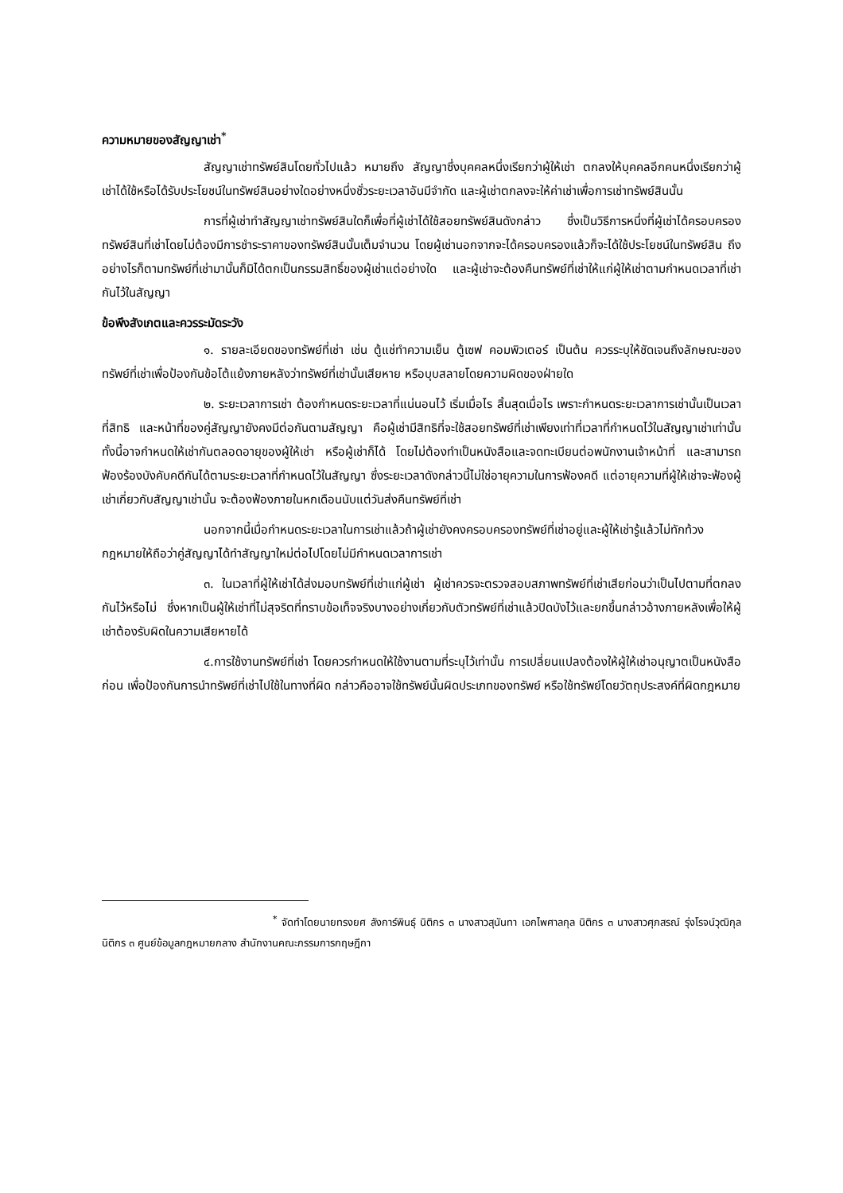ความหมายของสัญญาเช่า<sup>*</sup>
สัญญาเช่าทรัพย์สินโดยทั่วไปแล้ว หมายถึง สัญญาซึ่งบุคคลหนึ่งเรียกว่าผู้ให้เช่า ตกลงให้บุคคลอีกคนหนึ่งเรียกว่าผู้เช่าได้ใช้หรือได้รับประโยชน์ในทรัพย์สินอย่างใดอย่างหนึ่งชั่วระยะเวลาอันมีจำกัด และผู้เช่าตกลงจะให้ค่าเช่าเพื่อการเช่าทรัพย์สินนั้น
การที่ผู้เช่าทำสัญญาเช่าทรัพย์สินใดก็เพื่อที่ผู้เช่าได้ใช้สอยทรัพย์สินดังกล่าว ซึ่งเป็นวิธีการหนึ่งที่ผู้เช่าได้ครอบครองทรัพย์สินที่เช่าโดยไม่ต้องมีการชำระราคาของทรัพย์สินนั้นเต็มจำนวน โดยผู้เช่านอกจากจะได้ครอบครองแล้วก็จะได้ใช้ประโยชน์ในทรัพย์สิน ถึงอย่างไรก็ตามทรัพย์ที่เช่ามานั้นก็มิได้ตกเป็นกรรมสิทธิ์ของผู้เช่าแต่อย่างใด และผู้เช่าจะต้องคืนทรัพย์ที่เช่าให้แก่ผู้ให้เช่าตามกำหนดเวลาที่เช่ากันไว้ในสัญญา
ข้อพึงสังเกตและควรระมัดระวัง
๑. รายละเอียดของทรัพย์ที่เช่า เช่น ตู้แช่ทำความเย็น ตู้เซฟ คอมพิวเตอร์ เป็นต้น ควรระบุให้ชัดเจนถึงลักษณะของทรัพย์ที่เช่าเพื่อป้องกันข้อโต้แย้งภายหลังว่าทรัพย์ที่เช่านั้นเสียหาย หรือบุบสลายโดยความผิดของฝ่ายใด
๒. ระยะเวลาการเช่า ต้องกำหนดระยะเวลาที่แน่นอนไว้ เริ่มเมื่อไร สิ้นสุดเมื่อไร เพราะกำหนดระยะเวลาการเช่านั้นเป็นเวลาที่สิทธิ และหน้าที่ของคู่สัญญายังคงมีต่อกันตามสัญญา คือผู้เช่ามีสิทธิที่จะใช้สอยทรัพย์ที่เช่าเพียงเท่าที่เวลาที่กำหนดไว้ในสัญญาเช่าเท่านั้น ทั้งนี้อาจกำหนดให้เช่ากันตลอดอายุของผู้ให้เช่า หรือผู้เช่าก็ได้ โดยไม่ต้องทำเป็นหนังสือและจดทะเบียนต่อพนักงานเจ้าหน้าที่ และสามารถฟ้องร้องบังคับคดีกันได้ตามระยะเวลาที่กำหนดไว้ในสัญญา ซึ่งระยะเวลาดังกล่าวนี้ไม่ใช่อายุความในการฟ้องคดี แต่อายุความที่ผู้ให้เช่าจะฟ้องผู้เช่าเกี่ยวกับสัญญาเช่านั้น จะต้องฟ้องภายในหกเดือนนับแต่วันส่งคืนทรัพย์ที่เช่า
นอกจากนี้เมื่อกำหนดระยะเวลาในการเช่าแล้วถ้าผู้เช่ายังคงครอบครองทรัพย์ที่เช่าอยู่และผู้ให้เช่ารู้แล้วไม่ทักท้วง กฎหมายให้ถือว่าคู่สัญญาได้ทำสัญญาใหม่ต่อไปโดยไม่มีกำหนดเวลาการเช่า
๓. ในเวลาที่ผู้ให้เช่าได้ส่งมอบทรัพย์ที่เช่าแก่ผู้เช่า ผู้เช่าควรจะตรวจสอบสภาพทรัพย์ที่เช่าเสียก่อนว่าเป็นไปตามที่ตกลงกันไว้หรือไม่ ซึ่งหากเป็นผู้ให้เช่าที่ไม่สุจริตที่ทราบข้อเท็จจริงบางอย่างเกี่ยวกับตัวทรัพย์ที่เช่าแล้วปิดบังไว้และยกขึ้นกล่าวอ้างภายหลังเพื่อให้ผู้เช่าต้องรับผิดในความเสียหายได้
๔.การใช้งานทรัพย์ที่เช่า โดยควรกำหนดให้ใช้งานตามที่ระบุไว้เท่านั้น การเปลี่ยนแปลงต้องให้ผู้ให้เช่าอนุญาตเป็นหนังสือก่อน เพื่อป้องกันการนำทรัพย์ที่เช่าไปใช้ในทางที่ผิด กล่าวคืออาจใช้ทรัพย์นั้นผิดประเภทของทรัพย์ หรือใช้ทรัพย์โดยวัตถุประสงค์ที่ผิดกฎหมาย
<sup>*</sup> จัดทำโดยนายทรงยศ ลังการ์พินธุ์ นิติกร ๓ นางสาวสุนันทา เอกไพศาลกุล นิติกร ๓ นางสาวศุภสรณ์ รุ่งโรจน์วุฒิกุล นิติกร ๓ ศูนย์ข้อมูลกฎหมายกลาง สำนักงานคณะกรรมการกฤษฎีกา